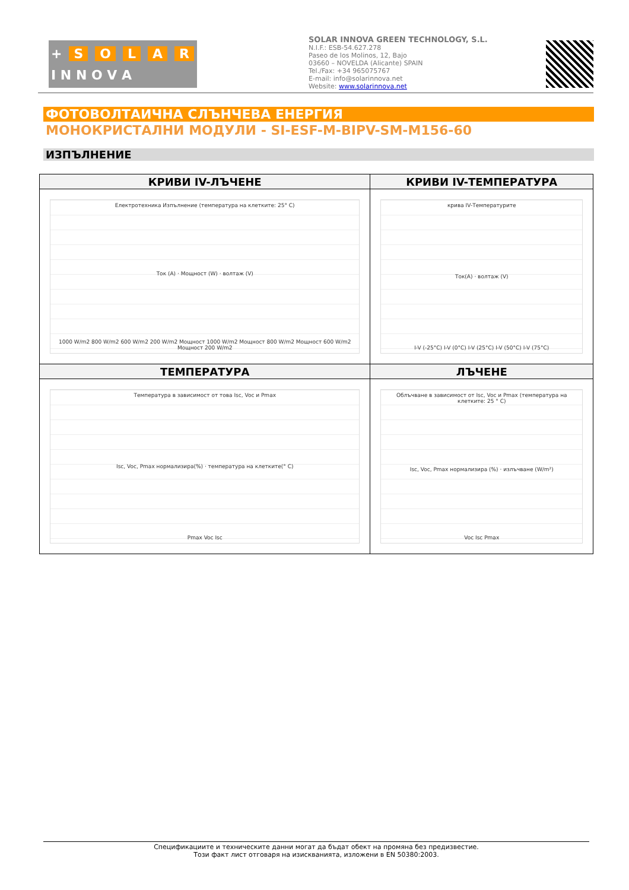+ SOLAR
I N N O V A
SOLAR INNOVA GREEN TECHNOLOGY, S.L.
N.I.F.: ESB-54.627.278
Paseo de los Molinos, 12, Bajo
03660 – NOVELDA (Alicante) SPAIN
Tel./Fax: +34 965075767
E-mail: info@solarinnova.net
Website: www.solarinnova.net
ФОТОВОЛТАИЧНА СЛЪНЧЕВА ЕНЕРГИЯ
МОНОКРИСТАЛНИ МОДУЛИ - SI-ESF-M-BIPV-SM-M156-60
ИЗПЪЛНЕНИЕ
| КРИВИ IV-ЛЪЧЕНЕ | КРИВИ IV-ТЕМПЕРАТУРА |
| --- | --- |
| Електротехника Изпълнение (температура на клетките: 25° C) Ток (A) · Мощност (W) · волтаж (V) 1000 W/m2 800 W/m2 600 W/m2 200 W/m2 Мощност 1000 W/m2 Мощност 800 W/m2 Мощност 600 W/m2 Мощност 200 W/m2 | крива IV-Температурите Ток(A) · волтаж (V) I-V (-25°C) I-V (0°C) I-V (25°C) I-V (50°C) I-V (75°C) |
| ТЕМПЕРАТУРА | ЛЪЧЕНЕ |
| Температура в зависимост от това Isc, Voc и Pmax Isc, Voc, Pmax нормализира(%) · температура на клетките(° C) Pmax Voc Isc | Облъчване в зависимост от Isc, Voc и Pmax (температура на клетките: 25 ° C) Isc, Voc, Pmax нормализира (%) · излъчване (W/m²) Voc Isc Pmax |
Спецификациите и техническите данни могат да бъдат обект на промяна без предизвестие.
Този факт лист отговаря на изискванията, изложени в EN 50380:2003.